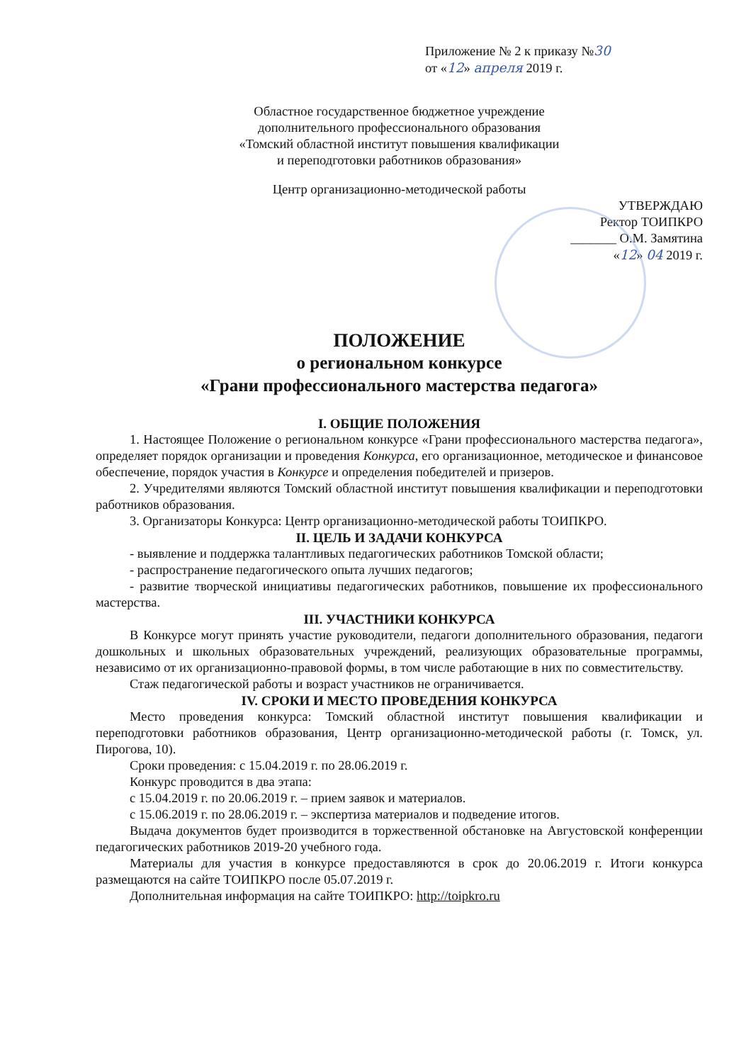Приложение № 2 к приказу №30
от «12» апреля 2019 г.
Областное государственное бюджетное учреждение
дополнительного профессионального образования
«Томский областной институт повышения квалификации
и переподготовки работников образования»
Центр организационно-методической работы
УТВЕРЖДАЮ
Ректор ТОИПКРО
_______ О.М. Замятина
«12» 04 2019 г.
ПОЛОЖЕНИЕ
о региональном конкурсе
«Грани профессионального мастерства педагога»
I. ОБЩИЕ ПОЛОЖЕНИЯ
1. Настоящее Положение о региональном конкурсе «Грани профессионального мастерства педагога», определяет порядок организации и проведения Конкурса, его организационное, методическое и финансовое обеспечение, порядок участия в Конкурсе и определения победителей и призеров.
2. Учредителями являются Томский областной институт повышения квалификации и переподготовки работников образования.
3. Организаторы Конкурса: Центр организационно-методической работы ТОИПКРО.
II. ЦЕЛЬ И ЗАДАЧИ КОНКУРСА
- выявление и поддержка талантливых педагогических работников Томской области;
- распространение педагогического опыта лучших педагогов;
- развитие творческой инициативы педагогических работников, повышение их профессионального мастерства.
III. УЧАСТНИКИ КОНКУРСА
В Конкурсе могут принять участие руководители, педагоги дополнительного образования, педагоги дошкольных и школьных образовательных учреждений, реализующих образовательные программы, независимо от их организационно-правовой формы, в том числе работающие в них по совместительству.
Стаж педагогической работы и возраст участников не ограничивается.
IV. СРОКИ И МЕСТО ПРОВЕДЕНИЯ КОНКУРСА
Место проведения конкурса: Томский областной институт повышения квалификации и переподготовки работников образования, Центр организационно-методической работы (г. Томск, ул. Пирогова, 10).
Сроки проведения: с 15.04.2019 г. по 28.06.2019 г.
Конкурс проводится в два этапа:
с 15.04.2019 г. по 20.06.2019 г. – прием заявок и материалов.
с 15.06.2019 г. по 28.06.2019 г. – экспертиза материалов и подведение итогов.
Выдача документов будет производится в торжественной обстановке на Августовской конференции педагогических работников 2019-20 учебного года.
Материалы для участия в конкурсе предоставляются в срок до 20.06.2019 г. Итоги конкурса размещаются на сайте ТОИПКРО после 05.07.2019 г.
Дополнительная информация на сайте ТОИПКРО: http://toipkro.ru